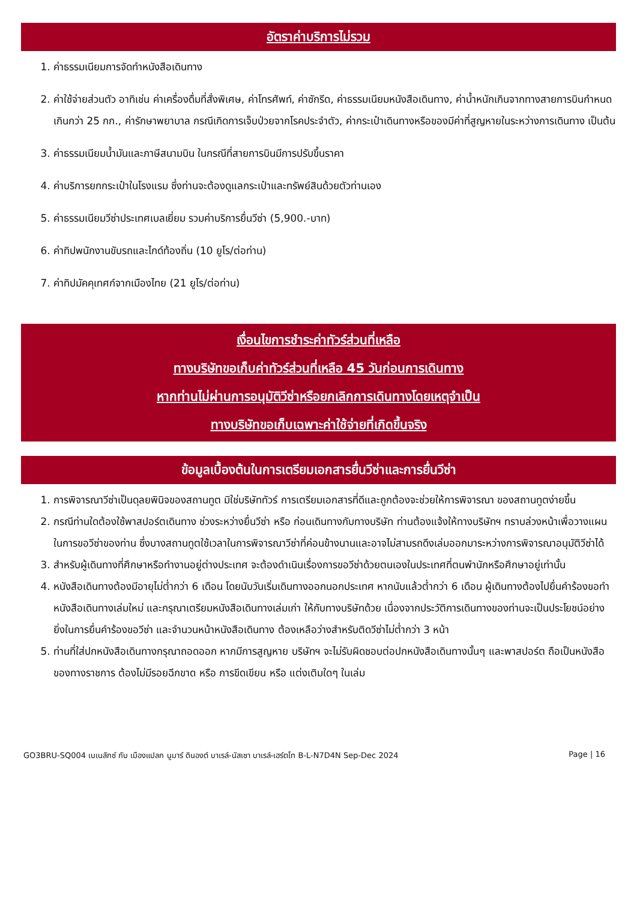อัตราค่าบริการไม่รวม
1. ค่าธรรมเนียมการจัดทำหนังสือเดินทาง
2. ค่าใช้จ่ายส่วนตัว อาทิเช่น ค่าเครื่องดื่มที่สั่งพิเศษ, ค่าโทรศัพท์, ค่าซักรีด, ค่าธรรมเนียมหนังสือเดินทาง, ค่าน้ำหนักเกินจากทางสายการบินกำหนดเกินกว่า 25 กก., ค่ารักษาพยาบาล กรณีเกิดการเจ็บป่วยจากโรคประจำตัว, ค่ากระเป๋าเดินทางหรือของมีค่าที่สูญหายในระหว่างการเดินทาง เป็นต้น
3. ค่าธรรมเนียมน้ำมันและภาษีสนามบิน ในกรณีที่สายการบินมีการปรับขึ้นราคา
4. ค่าบริการยกกระเป๋าในโรงแรม ซึ่งท่านจะต้องดูแลกระเป๋าและทรัพย์สินด้วยตัวท่านเอง
5. ค่าธรรมเนียมวีซ่าประเทศเบลเยี่ยม รวมค่าบริการยื่นวีซ่า (5,900.-บาท)
6. ค่าทิปพนักงานขับรถและไกด์ท้องถิ่น (10 ยูโร/ต่อท่าน)
7. ค่าทิปมัคคุเทศก์จากเมืองไทย (21 ยูโร/ต่อท่าน)
เงื่อนไขการชำระค่าทัวร์ส่วนที่เหลือ
ทางบริษัทขอเก็บค่าทัวร์ส่วนที่เหลือ 45 วันก่อนการเดินทาง
หากท่านไม่ผ่านการอนุมัติวีซ่าหรือยกเลิกการเดินทางโดยเหตุจำเป็น
ทางบริษัทขอเก็บเฉพาะค่าใช้จ่ายที่เกิดขึ้นจริง
ข้อมูลเบื้องต้นในการเตรียมเอกสารยื่นวีซ่าและการยื่นวีซ่า
1. การพิจารณาวีซ่าเป็นดุลยพินิจของสถานทูต มิใช่บริษัททัวร์ การเตรียมเอกสารที่ดีและถูกต้องจะช่วยให้การพิจารณา ของสถานทูตง่ายขึ้น
2. กรณีท่านใดต้องใช้พาสปอร์ตเดินทาง ช่วงระหว่างยื่นวีซ่า หรือ ก่อนเดินทางกับทางบริษัท ท่านต้องแจ้งให้ทางบริษัทฯ ทราบล่วงหน้าเพื่อวางแผนในการขอวีซ่าของท่าน ซึ่งบางสถานทูตใช้เวลาในการพิจารณาวีซ่าที่ค่อนข้างนานและอาจไม่สามรถดึงเล่มออกมาระหว่างการพิจารณาอนุมัติวีซ่าได้
3. สำหรับผู้เดินทางที่ศึกษาหรือทำงานอยู่ต่างประเทศ จะต้องดำเนินเรื่องการขอวีซ่าด้วยตนเองในประเทศที่ตนพำนักหรือศึกษาอยู่เท่านั้น
4. หนังสือเดินทางต้องมีอายุไม่ต่ำกว่า 6 เดือน โดยนับวันเริ่มเดินทางออกนอกประเทศ หากนับแล้วต่ำกว่า 6 เดือน ผู้เดินทางต้องไปยื่นคำร้องขอทำหนังสือเดินทางเล่มใหม่ และกรุณาเตรียมหนังสือเดินทางเล่มเก่า ให้กับทางบริษัทด้วย เนื่องจากประวัติการเดินทางของท่านจะเป็นประโยชน์อย่างยิ่งในการยื่นคำร้องขอวีซ่า และจำนวนหน้าหนังสือเดินทาง ต้องเหลือว่างสำหรับติดวีซ่าไม่ต่ำกว่า 3 หน้า
5. ท่านที่ใส่ปกหนังสือเดินทางกรุณาถอดออก หากมีการสูญหาย บริษัทฯ จะไม่รับผิดชอบต่อปกหนังสือเดินทางนั้นๆ และพาสปอร์ต ถือเป็นหนังสือของทางราชการ ต้องไม่มีรอยฉีกขาด หรือ การขีดเขียน หรือ แต่งเติมใดๆ ในเล่ม
GO3BRU-SQ004 เบเนลักซ์ กับ เมืองแปลก นูมาร์ ดินองต์ บาเรล์-นัสเซา บาเรล์-เฮร์ตโท B-L-N7D4N Sep-Dec 2024 Page | 16